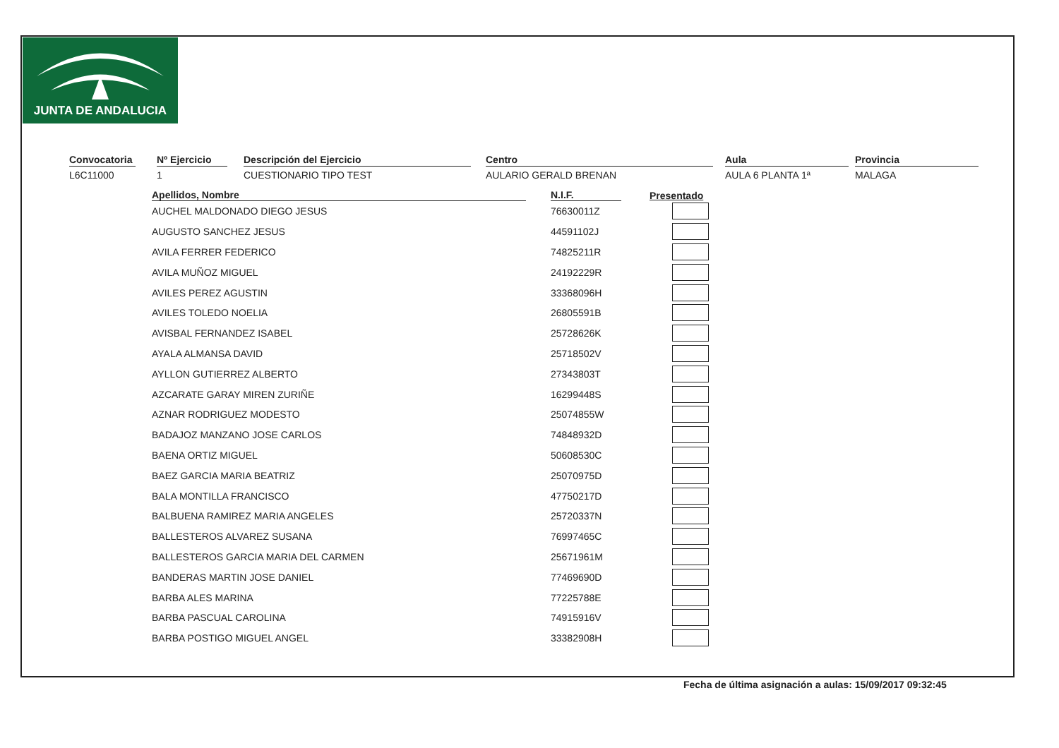JUNTA DE ANDALUCIA
Convocatoria
L6C11000
Nº Ejercicio
1
Descripción del Ejercicio
CUESTIONARIO TIPO TEST
Centro
AULARIO GERALD BRENAN
Aula
AULA 6 PLANTA 1ª
Provincia
MALAGA
| Apellidos, Nombre | N.I.F. | Presentado |
| --- | --- | --- |
| AUCHEL MALDONADO DIEGO JESUS | 76630011Z | |
| AUGUSTO SANCHEZ JESUS | 44591102J | |
| AVILA FERRER FEDERICO | 74825211R | |
| AVILA MUÑOZ MIGUEL | 24192229R | |
| AVILES PEREZ AGUSTIN | 33368096H | |
| AVILES TOLEDO NOELIA | 26805591B | |
| AVISBAL FERNANDEZ ISABEL | 25728626K | |
| AYALA ALMANSA DAVID | 25718502V | |
| AYLLON GUTIERREZ ALBERTO | 27343803T | |
| AZCARATE GARAY MIREN ZURIÑE | 16299448S | |
| AZNAR RODRIGUEZ MODESTO | 25074855W | |
| BADAJOZ MANZANO JOSE CARLOS | 74848932D | |
| BAENA ORTIZ MIGUEL | 50608530C | |
| BAEZ GARCIA MARIA BEATRIZ | 25070975D | |
| BALA MONTILLA FRANCISCO | 47750217D | |
| BALBUENA RAMIREZ MARIA ANGELES | 25720337N | |
| BALLESTEROS ALVAREZ SUSANA | 76997465C | |
| BALLESTEROS GARCIA MARIA DEL CARMEN | 25671961M | |
| BANDERAS MARTIN JOSE DANIEL | 77469690D | |
| BARBA ALES MARINA | 77225788E | |
| BARBA PASCUAL CAROLINA | 74915916V | |
| BARBA POSTIGO MIGUEL ANGEL | 33382908H | |
Fecha de última asignación a aulas: 15/09/2017 09:32:45